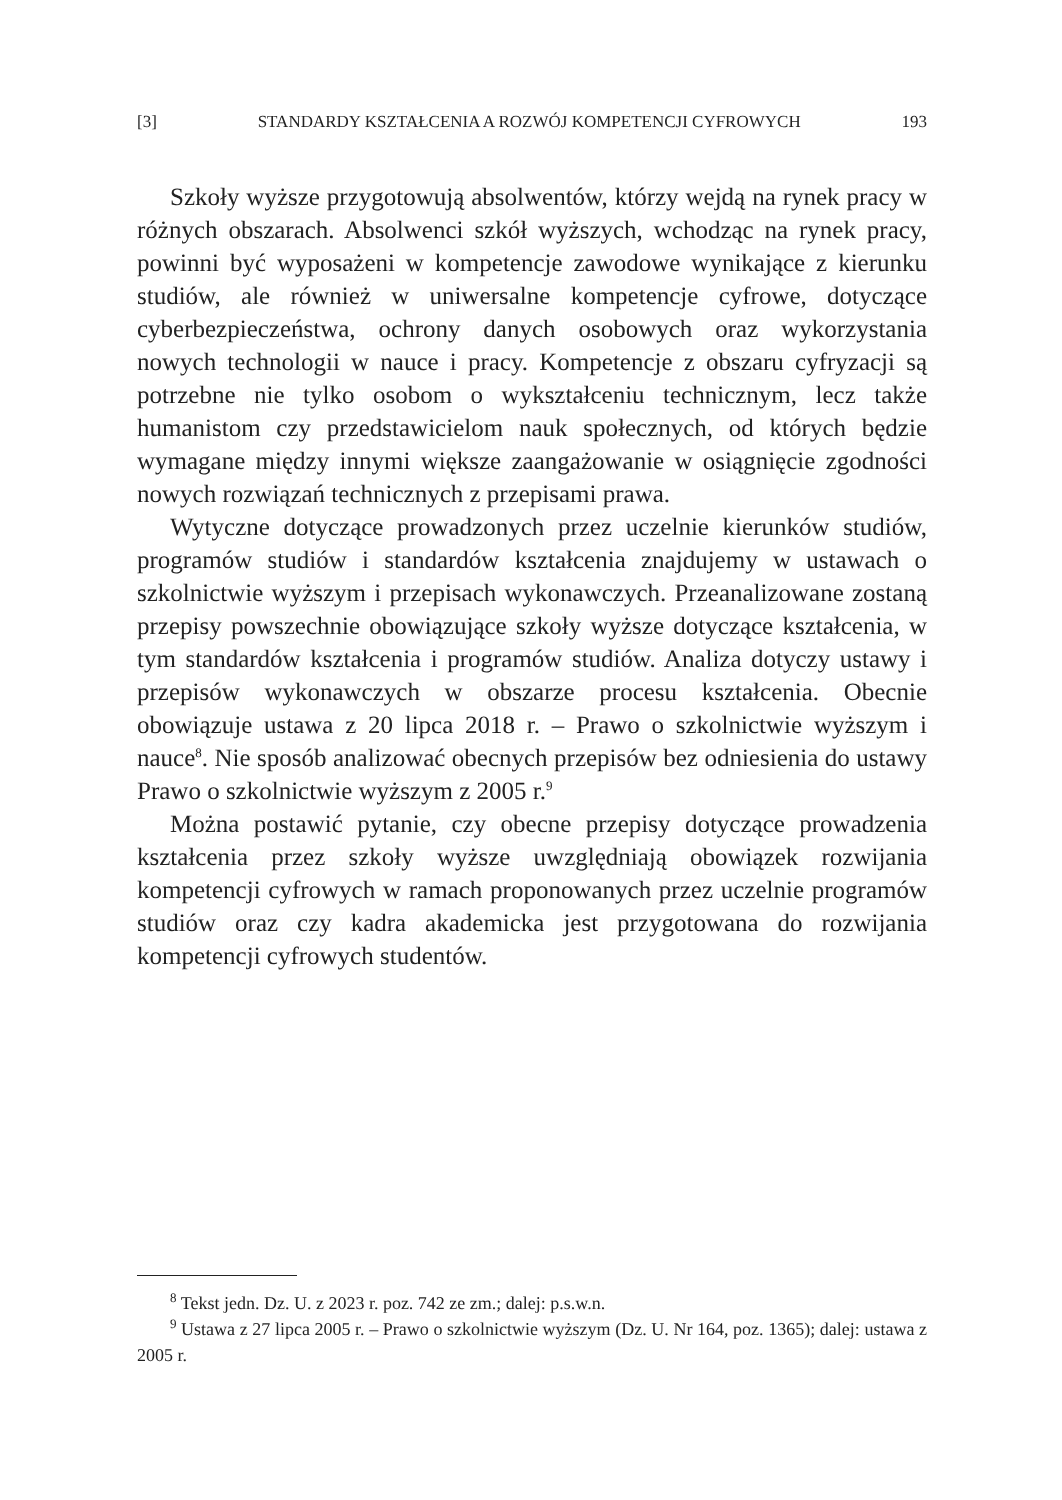[3] STANDARDY KSZTAŁCENIA A ROZWÓJ KOMPETENCJI CYFROWYCH 193
Szkoły wyższe przygotowują absolwentów, którzy wejdą na rynek pracy w różnych obszarach. Absolwenci szkół wyższych, wchodząc na rynek pracy, powinni być wyposażeni w kompetencje zawodowe wynikające z kierunku studiów, ale również w uniwersalne kompetencje cyfrowe, dotyczące cyberbezpieczeństwa, ochrony danych osobowych oraz wykorzystania nowych technologii w nauce i pracy. Kompetencje z obszaru cyfryzacji są potrzebne nie tylko osobom o wykształceniu technicznym, lecz także humanistom czy przedstawicielom nauk społecznych, od których będzie wymagane między innymi większe zaangażowanie w osiągnięcie zgodności nowych rozwiązań technicznych z przepisami prawa.
Wytyczne dotyczące prowadzonych przez uczelnie kierunków studiów, programów studiów i standardów kształcenia znajdujemy w ustawach o szkolnictwie wyższym i przepisach wykonawczych. Przeanalizowane zostaną przepisy powszechnie obowiązujące szkoły wyższe dotyczące kształcenia, w tym standardów kształcenia i programów studiów. Analiza dotyczy ustawy i przepisów wykonawczych w obszarze procesu kształcenia. Obecnie obowiązuje ustawa z 20 lipca 2018 r. – Prawo o szkolnictwie wyższym i nauce<sup>8</sup>. Nie sposób analizować obecnych przepisów bez odniesienia do ustawy Prawo o szkolnictwie wyższym z 2005 r.<sup>9</sup>
Można postawić pytanie, czy obecne przepisy dotyczące prowadzenia kształcenia przez szkoły wyższe uwzględniają obowiązek rozwijania kompetencji cyfrowych w ramach proponowanych przez uczelnie programów studiów oraz czy kadra akademicka jest przygotowana do rozwijania kompetencji cyfrowych studentów.
<sup>8</sup> Tekst jedn. Dz. U. z 2023 r. poz. 742 ze zm.; dalej: p.s.w.n.
<sup>9</sup> Ustawa z 27 lipca 2005 r. – Prawo o szkolnictwie wyższym (Dz. U. Nr 164, poz. 1365); dalej: ustawa z 2005 r.